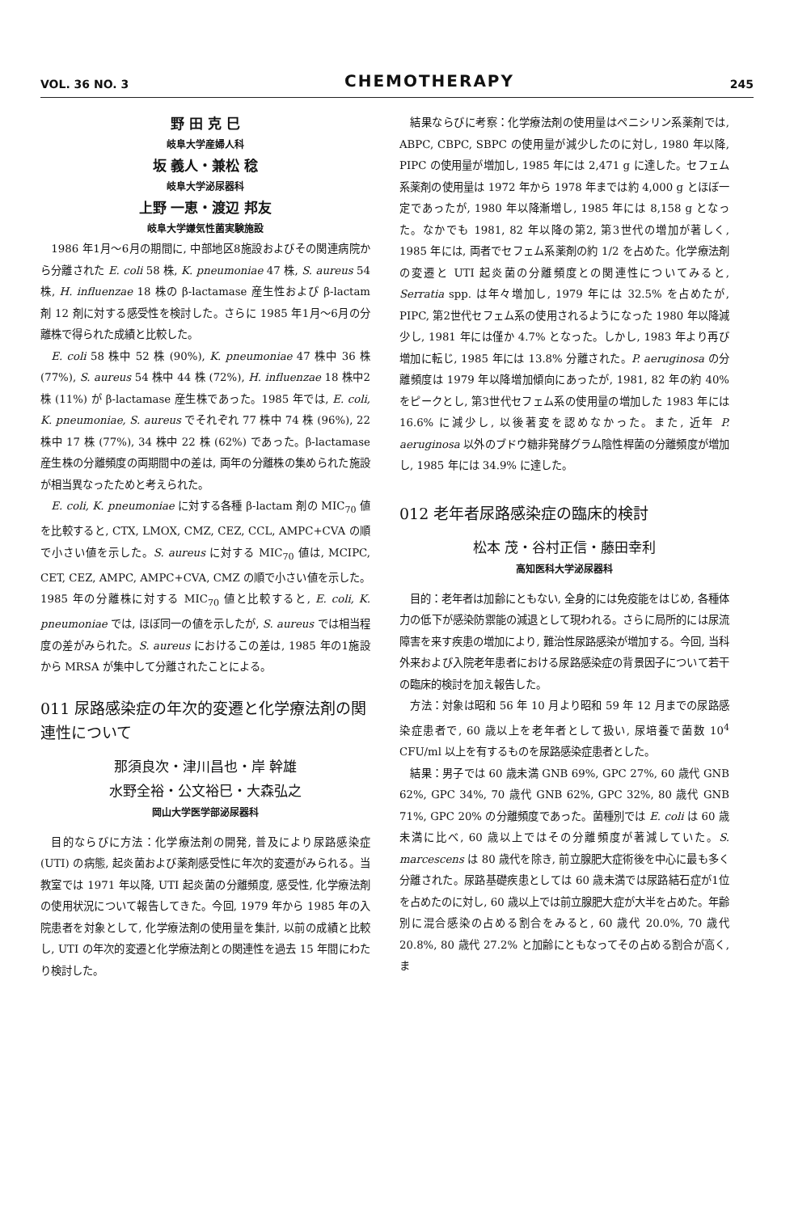VOL. 36 NO. 3 CHEMOTHERAPY 245
野 田 克 巳
岐阜大学産婦人科
坂 義人・兼松 稔
岐阜大学泌尿器科
上野 一恵・渡辺 邦友
岐阜大学嫌気性菌実験施設
1986 年1月～6月の期間に, 中部地区8施設およびその関連病院から分離された E. coli 58 株, K. pneumoniae 47 株, S. aureus 54 株, H. influenzae 18 株の β-lactamase 産生性および β-lactam 剤 12 剤に対する感受性を検討した。さらに 1985 年1月～6月の分離株で得られた成績と比較した。
E. coli 58 株中 52 株 (90%), K. pneumoniae 47 株中 36 株 (77%), S. aureus 54 株中 44 株 (72%), H. influenzae 18 株中2株 (11%) が β-lactamase 産生株であった。1985 年では, E. coli, K. pneumoniae, S. aureus でそれぞれ 77 株中 74 株 (96%), 22 株中 17 株 (77%), 34 株中 22 株 (62%) であった。β-lactamase 産生株の分離頻度の両期間中の差は, 両年の分離株の集められた施設が相当異なったためと考えられた。
E. coli, K. pneumoniae に対する各種 β-lactam 剤の MIC<sub>70</sub> 値を比較すると, CTX, LMOX, CMZ, CEZ, CCL, AMPC+CVA の順で小さい値を示した。S. aureus に対する MIC<sub>70</sub> 値は, MCIPC, CET, CEZ, AMPC, AMPC+CVA, CMZ の順で小さい値を示した。1985 年の分離株に対する MIC<sub>70</sub> 値と比較すると, E. coli, K. pneumoniae では, ほぼ同一の値を示したが, S. aureus では相当程度の差がみられた。S. aureus におけるこの差は, 1985 年の1施設から MRSA が集中して分離されたことによる。
011 尿路感染症の年次的変遷と化学療法剤の関連性について
那須良次・津川昌也・岸 幹雄
水野全裕・公文裕巳・大森弘之
岡山大学医学部泌尿器科
目的ならびに方法：化学療法剤の開発, 普及により尿路感染症 (UTI) の病態, 起炎菌および薬剤感受性に年次的変遷がみられる。当教室では 1971 年以降, UTI 起炎菌の分離頻度, 感受性, 化学療法剤の使用状況について報告してきた。今回, 1979 年から 1985 年の入院患者を対象として, 化学療法剤の使用量を集計, 以前の成績と比較し, UTI の年次的変遷と化学療法剤との関連性を過去 15 年間にわたり検討した。
結果ならびに考察：化学療法剤の使用量はペニシリン系薬剤では, ABPC, CBPC, SBPC の使用量が減少したのに対し, 1980 年以降, PIPC の使用量が増加し, 1985 年には 2,471 g に達した。セフェム系薬剤の使用量は 1972 年から 1978 年までは約 4,000 g とほぼ一定であったが, 1980 年以降漸増し, 1985 年には 8,158 g となった。なかでも 1981, 82 年以降の第2, 第3世代の増加が著しく, 1985 年には, 両者でセフェム系薬剤の約 1/2 を占めた。化学療法剤の変遷と UTI 起炎菌の分離頻度との関連性についてみると, Serratia spp. は年々増加し, 1979 年には 32.5% を占めたが, PIPC, 第2世代セフェム系の使用されるようになった 1980 年以降減少し, 1981 年には僅か 4.7% となった。しかし, 1983 年より再び増加に転じ, 1985 年には 13.8% 分離された。P. aeruginosa の分離頻度は 1979 年以降増加傾向にあったが, 1981, 82 年の約 40% をピークとし, 第3世代セフェム系の使用量の増加した 1983 年には 16.6% に減少し, 以後著変を認めなかった。また, 近年 P. aeruginosa 以外のブドウ糖非発酵グラム陰性桿菌の分離頻度が増加し, 1985 年には 34.9% に達した。
012 老年者尿路感染症の臨床的検討
松本 茂・谷村正信・藤田幸利
高知医科大学泌尿器科
目的：老年者は加齢にともない, 全身的には免疫能をはじめ, 各種体力の低下が感染防禦能の減退として現われる。さらに局所的には尿流障害を来す疾患の増加により, 難治性尿路感染が増加する。今回, 当科外来および入院老年患者における尿路感染症の背景因子について若干の臨床的検討を加え報告した。
方法：対象は昭和 56 年 10 月より昭和 59 年 12 月までの尿路感染症患者で, 60 歳以上を老年者として扱い, 尿培養で菌数 10<sup>4</sup> CFU/ml 以上を有するものを尿路感染症患者とした。
結果：男子では 60 歳未満 GNB 69%, GPC 27%, 60 歳代 GNB 62%, GPC 34%, 70 歳代 GNB 62%, GPC 32%, 80 歳代 GNB 71%, GPC 20% の分離頻度であった。菌種別では E. coli は 60 歳未満に比べ, 60 歳以上ではその分離頻度が著減していた。S. marcescens は 80 歳代を除き, 前立腺肥大症術後を中心に最も多く分離された。尿路基礎疾患としては 60 歳未満では尿路結石症が1位を占めたのに対し, 60 歳以上では前立腺肥大症が大半を占めた。年齢別に混合感染の占める割合をみると, 60 歳代 20.0%, 70 歳代 20.8%, 80 歳代 27.2% と加齢にともなってその占める割合が高く, ま